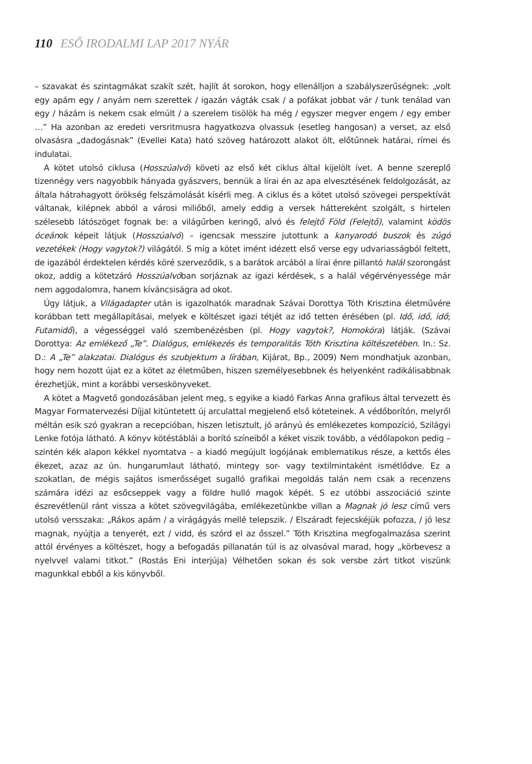110 ESŐ IRODALMI LAP 2017 NYÁR
– szavakat és szintagmákat szakít szét, hajlít át sorokon, hogy ellenálljon a szabályszerűségnek: „volt egy apám egy / anyám nem szerettek / igazán vágták csak / a pofákat jobbat vár / tunk tenálad van egy / házám is nekem csak elmúlt / a szerelem tisölök ha még / egyszer megver engem / egy ember …” Ha azonban az eredeti versritmusra hagyatkozva olvassuk (esetleg hangosan) a verset, az első olvasásra „dadogásnak” (Evellei Kata) ható szöveg határozott alakot ölt, előtűnnek határai, rímei és indulatai.
A kötet utolsó ciklusa (Hosszúalvó) követi az első két ciklus által kijelölt ívet. A benne szereplő tizennégy vers nagyobbik hányada gyászvers, bennük a lírai én az apa elvesztésének feldolgozását, az általa hátrahagyott örökség felszámolását kísérli meg. A ciklus és a kötet utolsó szövegei perspektívát váltanak, kilépnek abból a városi miliőből, amely eddig a versek háttereként szolgált, s hirtelen szélesebb látószöget fognak be: a világűrben keringő, alvó és felejtő Föld (Felejtő), valamint ködös óceánok képeit látjuk (Hosszúalvó) – igencsak messzire jutottunk a kanyarodó buszok és zúgó vezetékek (Hogy vagytok?) világától. S míg a kötet imént idézett első verse egy udvariasságból feltett, de igazából érdektelen kérdés köré szerveződik, s a barátok arcából a lírai énre pillantó halál szorongást okoz, addig a kötetzáró Hosszúalvóban sorjáznak az igazi kérdések, s a halál végérvényessége már nem aggodalomra, hanem kíváncsiságra ad okot.
Úgy látjuk, a Világadapter után is igazolhatók maradnak Szávai Dorottya Tóth Krisztina életművére korábban tett megállapításai, melyek e költészet igazi tétjét az idő tetten érésében (pl. Idő, idő, idő; Futamidő), a végességgel való szembenézésben (pl. Hogy vagytok?, Homokóra) látják. (Szávai Dorottya: Az emlékező „Te”. Dialógus, emlékezés és temporalitás Tóth Krisztina költészetében. In.: Sz. D.: A „Te” alakzatai. Dialógus és szubjektum a lírában, Kijárat, Bp., 2009) Nem mondhatjuk azonban, hogy nem hozott újat ez a kötet az életműben, hiszen személyesebbnek és helyenként radikálisabbnak érezhetjük, mint a korábbi verseskönyveket.
A kötet a Magvető gondozásában jelent meg, s egyike a kiadó Farkas Anna grafikus által tervezett és Magyar Formatervezési Díjjal kitüntetett új arculattal megjelenő első köteteinek. A védőborítón, melyről méltán esik szó gyakran a recepcióban, hiszen letisztult, jó arányú és emlékezetes kompozíció, Szilágyi Lenke fotója látható. A könyv kötéstáblái a borító színeiből a kéket viszik tovább, a védőlapokon pedig – szintén kék alapon kékkel nyomtatva – a kiadó megújult logójának emblematikus része, a kettős éles ékezet, azaz az ún. hungarumlaut látható, mintegy sor- vagy textilmintaként ismétlődve. Ez a szokatlan, de mégis sajátos ismerősséget sugalló grafikai megoldás talán nem csak a recenzens számára idézi az esőcseppek vagy a földre hulló magok képét. S ez utóbbi asszociáció szinte észrevétlenül ránt vissza a kötet szövegvilágába, emlékezetünkbe villan a Magnak jó lesz című vers utolsó versszaka: „Rákos apám / a virágágyás mellé telepszik. / Elszáradt fejecskéjük pofozza, / jó lesz magnak, nyújtja a tenyerét, ezt / vidd, és szórd el az ősszel.” Tóth Krisztina megfogalmazása szerint attól érvényes a költészet, hogy a befogadás pillanatán túl is az olvasóval marad, hogy „körbevesz a nyelvvel valami titkot.” (Rostás Eni interjúja) Vélhetően sokan és sok versbe zárt titkot viszünk magunkkal ebből a kis könyvből.